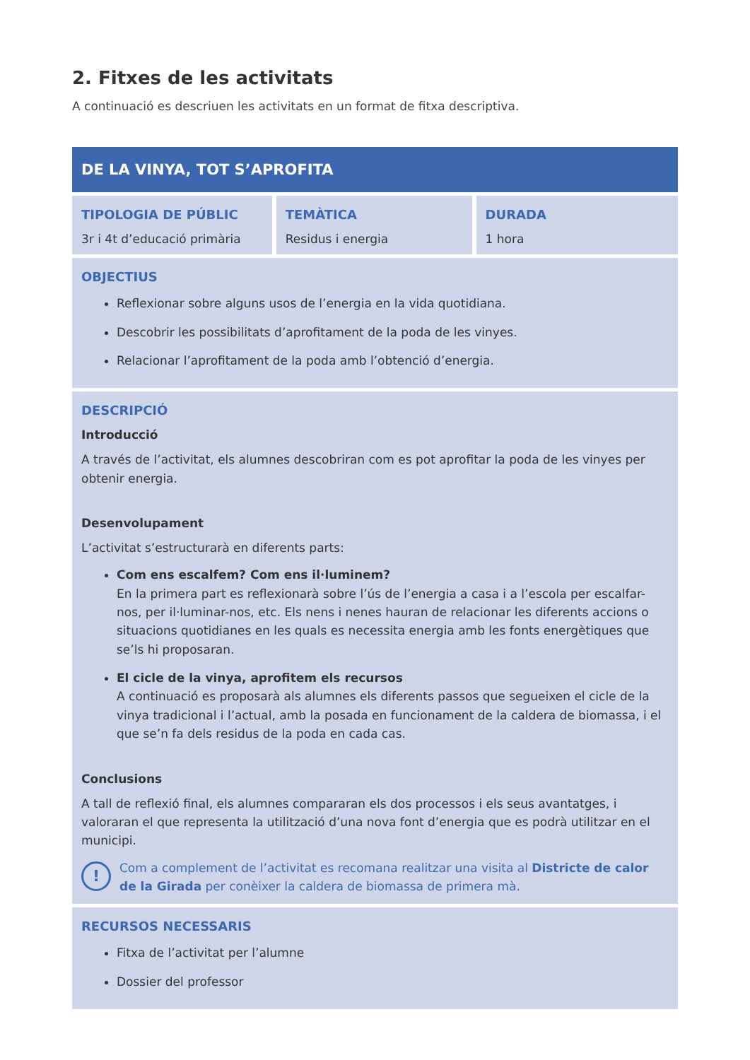2. Fitxes de les activitats
A continuació es descriuen les activitats en un format de fitxa descriptiva.
| DE LA VINYA, TOT S’APROFITA | | |
| --- | --- | --- |
| TIPOLOGIA DE PÚBLIC 3r i 4t d’educació primària | TEMÀTICA Residus i energia | DURADA 1 hora |
| OBJECTIUS Reflexionar sobre alguns usos de l’energia en la vida quotidiana. Descobrir les possibilitats d’aprofitament de la poda de les vinyes. Relacionar l’aprofitament de la poda amb l’obtenció d’energia. | | |
| DESCRIPCIÓ Introducció A través de l’activitat, els alumnes descobriran com es pot aprofitar la poda de les vinyes per obtenir energia. Desenvolupament L’activitat s’estructurarà en diferents parts: Com ens escalfem? Com ens il·luminem? En la primera part es reflexionarà sobre l’ús de l’energia a casa i a l’escola per escalfar-nos, per il·luminar-nos, etc. Els nens i nenes hauran de relacionar les diferents accions o situacions quotidianes en les quals es necessita energia amb les fonts energètiques que se’ls hi proposaran. El cicle de la vinya, aprofitem els recursos A continuació es proposarà als alumnes els diferents passos que segueixen el cicle de la vinya tradicional i l’actual, amb la posada en funcionament de la caldera de biomassa, i el que se’n fa dels residus de la poda en cada cas. Conclusions A tall de reflexió final, els alumnes compararan els dos processos i els seus avantatges, i valoraran el que representa la utilització d’una nova font d’energia que es podrà utilitzar en el municipi. ! Com a complement de l’activitat es recomana realitzar una visita al Districte de calor de la Girada per conèixer la caldera de biomassa de primera mà. | | |
| RECURSOS NECESSARIS Fitxa de l’activitat per l’alumne Dossier del professor | | |